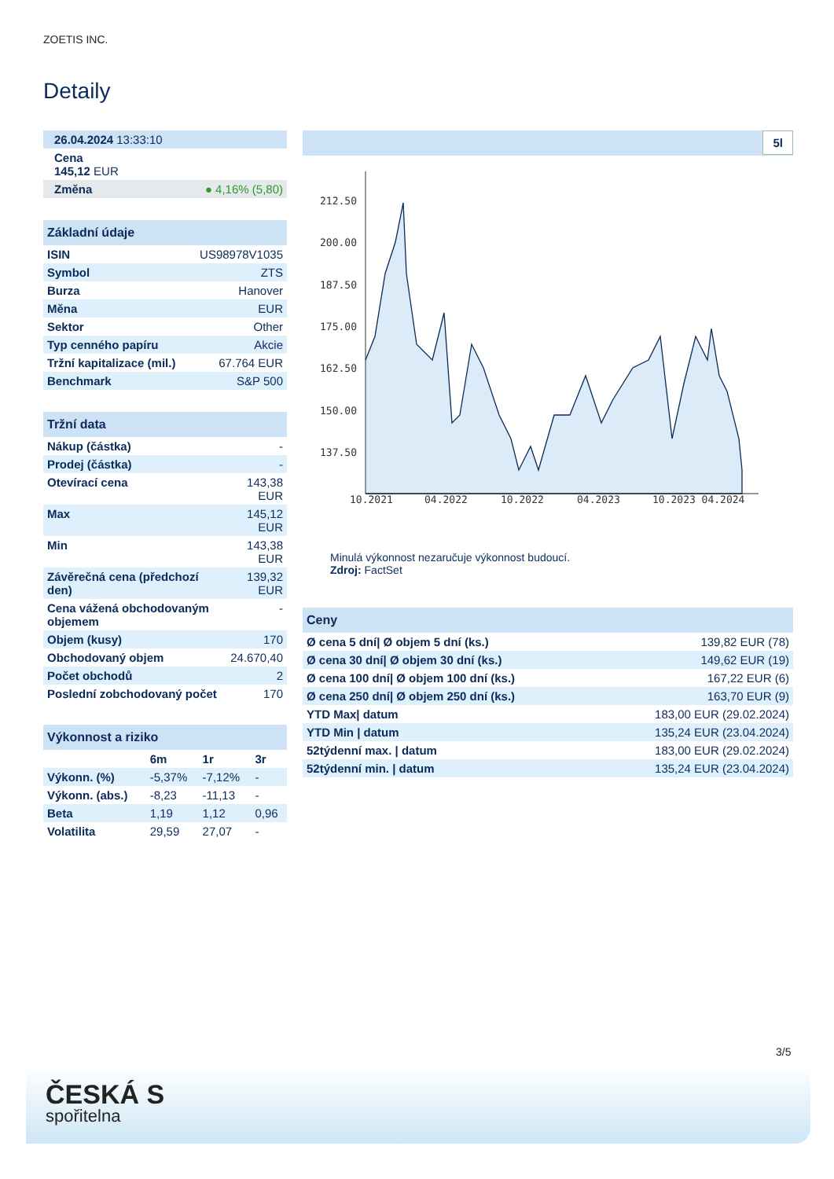ZOETIS INC.
Detaily
| 26.04.2024 13:33:10 |
| Cena 145,12 EUR |
| Změna ● 4,16% (5,80) |
| Základní údaje | |
| --- | --- |
| ISIN | US98978V1035 |
| Symbol | ZTS |
| Burza | Hanover |
| Měna | EUR |
| Sektor | Other |
| Typ cenného papíru | Akcie |
| Tržní kapitalizace (mil.) | 67.764 EUR |
| Benchmark | S&P 500 |
| Tržní data | |
| --- | --- |
| Nákup (částka) | - |
| Prodej (částka) | - |
| Otevírací cena | 143,38 EUR |
| Max | 145,12 EUR |
| Min | 143,38 EUR |
| Závěrečná cena (předchozí den) | 139,32 EUR |
| Cena vážená obchodovaným objemem | - |
| Objem (kusy) | 170 |
| Obchodovaný objem | 24.670,40 |
| Počet obchodů | 2 |
| Poslední zobchodovaný počet | 170 |
| Výkonnost a riziko | | | |
| --- | --- | --- | --- |
| | 6m | 1r | 3r |
| Výkonn. (%) | -5,37% | -7,12% | - |
| Výkonn. (abs.) | -8,23 | -11,13 | - |
| Beta | 1,19 | 1,12 | 0,96 |
| Volatilita | 29,59 | 27,07 | - |
5l
212.50
200.00
187.50
175.00
162.50
150.00
137.50
10.2021
04.2022
10.2022
04.2023
10.2023 04.2024
Minulá výkonnost nezaručuje výkonnost budoucí.
Zdroj: FactSet
| Ceny | |
| --- | --- |
| Ø cena 5 dní/ Ø objem 5 dní (ks.) | 139,82 EUR (78) |
| Ø cena 30 dní/ Ø objem 30 dní (ks.) | 149,62 EUR (19) |
| Ø cena 100 dní/ Ø objem 100 dní (ks.) | 167,22 EUR (6) |
| Ø cena 250 dní/ Ø objem 250 dní (ks.) | 163,70 EUR (9) |
| YTD Max/ datum | 183,00 EUR (29.02.2024) |
| YTD Min / datum | 135,24 EUR (23.04.2024) |
| 52týdenní max. / datum | 183,00 EUR (29.02.2024) |
| 52týdenní min. / datum | 135,24 EUR (23.04.2024) |
3/5
ČESKÁ S
spořitelna